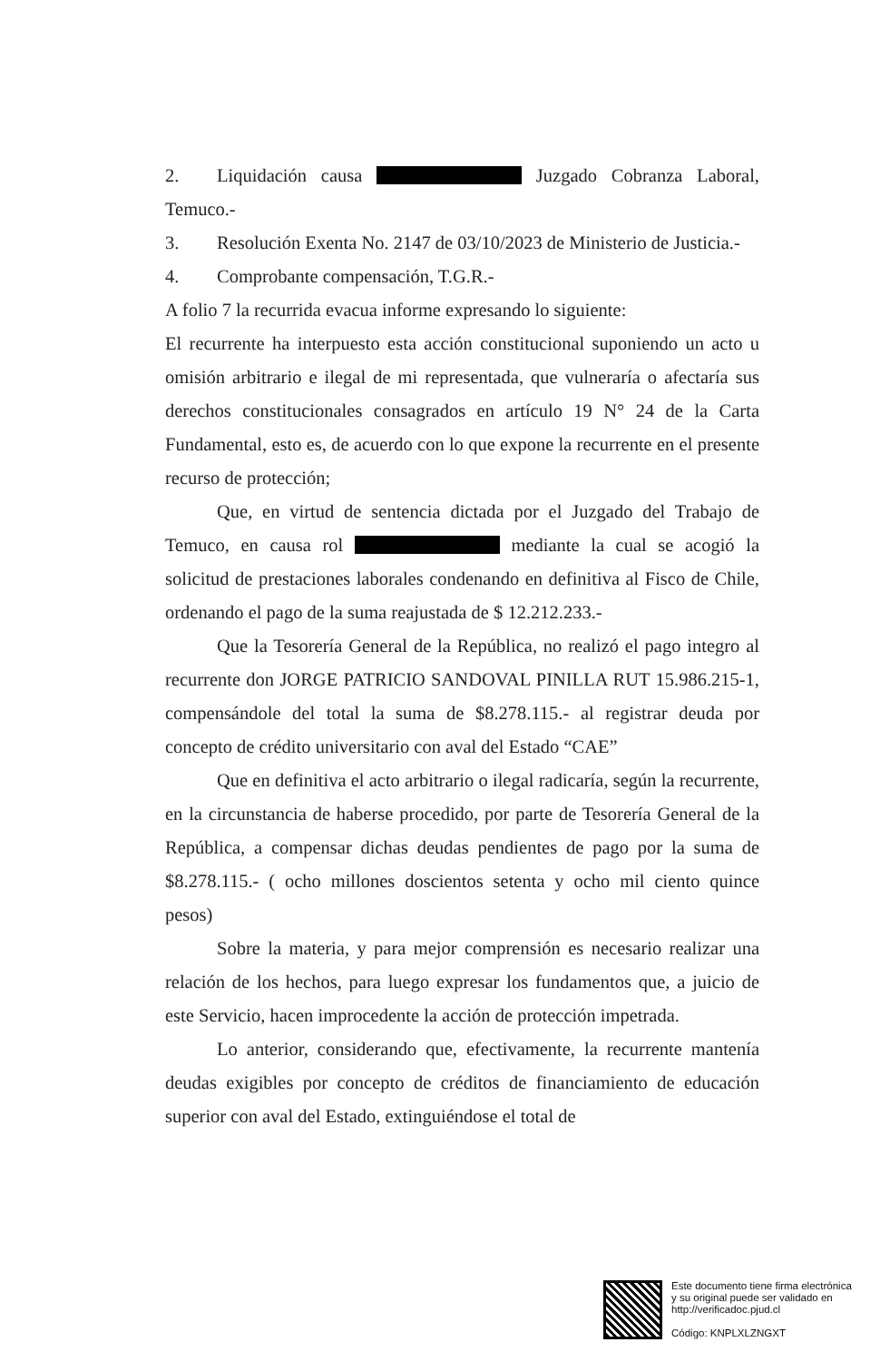2. Liquidación causa Juzgado Cobranza Laboral, Temuco.-
3. Resolución Exenta No. 2147 de 03/10/2023 de Ministerio de Justicia.-
4. Comprobante compensación, T.G.R.-
A folio 7 la recurrida evacua informe expresando lo siguiente:
El recurrente ha interpuesto esta acción constitucional suponiendo un acto u omisión arbitrario e ilegal de mi representada, que vulneraría o afectaría sus derechos constitucionales consagrados en artículo 19 N° 24 de la Carta Fundamental, esto es, de acuerdo con lo que expone la recurrente en el presente recurso de protección;
Que, en virtud de sentencia dictada por el Juzgado del Trabajo de Temuco, en causa rol mediante la cual se acogió la solicitud de prestaciones laborales condenando en definitiva al Fisco de Chile, ordenando el pago de la suma reajustada de $ 12.212.233.-
Que la Tesorería General de la República, no realizó el pago integro al recurrente don JORGE PATRICIO SANDOVAL PINILLA RUT 15.986.215-1, compensándole del total la suma de $8.278.115.- al registrar deuda por concepto de crédito universitario con aval del Estado “CAE”
Que en definitiva el acto arbitrario o ilegal radicaría, según la recurrente, en la circunstancia de haberse procedido, por parte de Tesorería General de la República, a compensar dichas deudas pendientes de pago por la suma de $8.278.115.- ( ocho millones doscientos setenta y ocho mil ciento quince pesos)
Sobre la materia, y para mejor comprensión es necesario realizar una relación de los hechos, para luego expresar los fundamentos que, a juicio de este Servicio, hacen improcedente la acción de protección impetrada.
Lo anterior, considerando que, efectivamente, la recurrente mantenía deudas exigibles por concepto de créditos de financiamiento de educación superior con aval del Estado, extinguiéndose el total de
Este documento tiene firma electrónica
y su original puede ser validado en
http://verificadoc.pjud.cl
Código: KNPLXLZNGXT